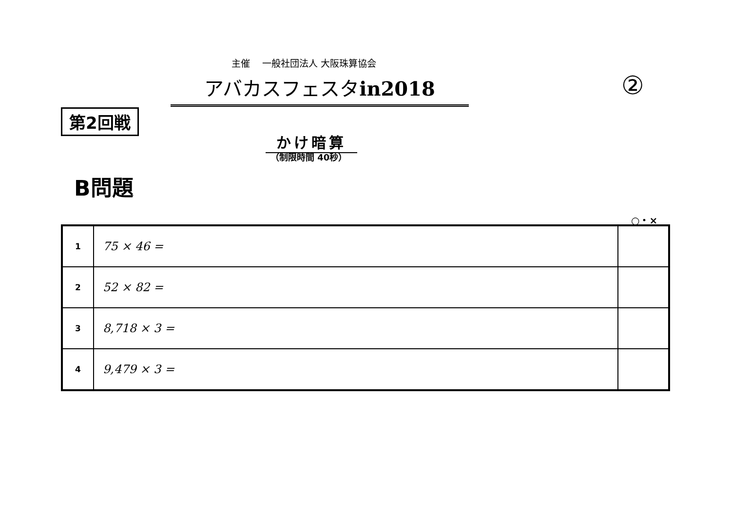主催　 一般社団法人 大阪珠算協会
アバカスフェスタin2018 ②
第2回戦
かけ暗算
（制限時間 40秒）
B問題
○・×
| 1 | 75 × 46 = | |
| 2 | 52 × 82 = | |
| 3 | 8,718 × 3 = | |
| 4 | 9,479 × 3 = | |